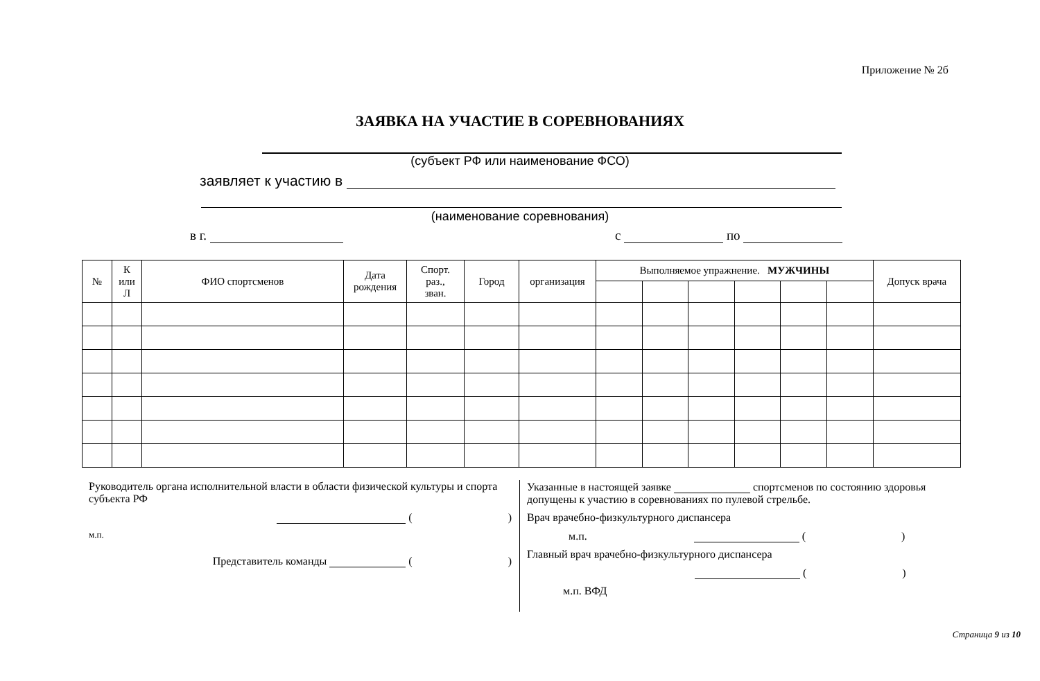Приложение № 2б
ЗАЯВКА НА УЧАСТИЕ В СОРЕВНОВАНИЯХ
(субъект РФ или наименование ФСО)
заявляет к участию в
(наименование соревнования)
в г. с по
| № | К или Л | ФИО спортсменов | Дата рождения | Спорт. раз., зван. | Город | организация | Выполняемое упражнение. МУЖЧИНЫ | | | | | | Допуск врача |
| --- | --- | --- | --- | --- | --- | --- | --- | --- | --- | --- | --- | --- | --- |
Руководитель органа исполнительной власти в области физической культуры и спорта субъекта РФ
( )
м.п.
Представитель команды ( )
Указанные в настоящей заявке спортсменов по состоянию здоровья допущены к участию в соревнованиях по пулевой стрельбе.
Врач врачебно-физкультурного диспансера
м.п. ( )
Главный врач врачебно-физкультурного диспансера
( )
м.п. ВФД
Страница 9 из 10